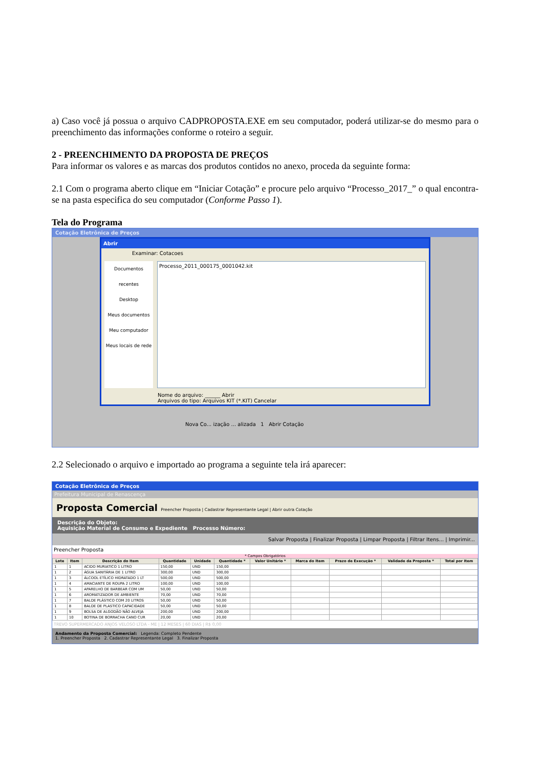a) Caso você já possua o arquivo CADPROPOSTA.EXE em seu computador, poderá utilizar-se do mesmo para o preenchimento das informações conforme o roteiro a seguir.
2 - PREENCHIMENTO DA PROPOSTA DE PREÇOS
Para informar os valores e as marcas dos produtos contidos no anexo, proceda da seguinte forma:
2.1 Com o programa aberto clique em “Iniciar Cotação” e procure pelo arquivo “Processo_2017_” o qual encontra-se na pasta especifica do seu computador (Conforme Passo 1).
Tela do Programa
Cotação Eletrônica de Preços
Abrir
Examinar: Cotacoes
Documentos recentes
Desktop
Meus documentos
Meu computador
Meus locais de rede
Processo_2011_000175_0001042.kit
Nome do arquivo: ______ Abrir
Arquivos do tipo: Arquivos KIT (*.KIT) Cancelar
Nova Co... ização ... alizada 1 Abrir Cotação
2.2 Selecionado o arquivo e importado ao programa a seguinte tela irá aparecer:
Cotação Eletrônica de Preços
Prefeitura Municipal de Renascença
Proposta Comercial Preencher Proposta | Cadastrar Representante Legal | Abrir outra Cotação
Descrição do Objeto:
Aquisição Material de Consumo e Expediente Processo Número:
Salvar Proposta | Finalizar Proposta | Limpar Proposta | Filtrar Itens... | Imprimir...
Preencher Proposta
* Campos Obrigatórios
| Lote | Item | Descrição do Item | Quantidade | Unidade | Quantidade * | Valor Unitário * | Marca do Item | Prazo de Execução * | Validade da Proposta * | Total por Item |
| --- | --- | --- | --- | --- | --- | --- | --- | --- | --- | --- |
| 1 | 1 | ACIDO MURIATICO 1 LITRO | 150,00 | UND | 150,00 | | | | | |
| 1 | 2 | ÁGUA SANITÁRIA DE 1 LITRO | 300,00 | UND | 300,00 | | | | | |
| 1 | 3 | ÁLCOOL ETÍLICO HIDRATADO 1 LT | 500,00 | UND | 500,00 | | | | | |
| 1 | 4 | AMACIANTE DE ROUPA 2 LITRO | 100,00 | UND | 100,00 | | | | | |
| 1 | 5 | APARELHO DE BARBEAR COM UM | 50,00 | UND | 50,00 | | | | | |
| 1 | 6 | AROMATIZADOR DE AMBIENTE | 70,00 | UND | 70,00 | | | | | |
| 1 | 7 | BALDE PLÁSTICO COM 20 LITROS | 50,00 | UND | 50,00 | | | | | |
| 1 | 8 | BALDE DE PLASTICO CAPACIDADE | 50,00 | UND | 50,00 | | | | | |
| 1 | 9 | BOLSA DE ALGODÃO NÃO ALVEJA | 200,00 | UND | 200,00 | | | | | |
| 1 | 10 | BOTINA DE BORRACHA CANO CUR | 20,00 | UND | 20,00 | | | | | |
TREVO SUPERMERCADO ANJOS VELOSO LTDA - ME | 12 MESES | 60 DIAS | R$ 0,00
Andamento da Proposta Comercial: Legenda: Completo Pendente
1. Preencher Proposta 2. Cadastrar Representante Legal 3. Finalizar Proposta